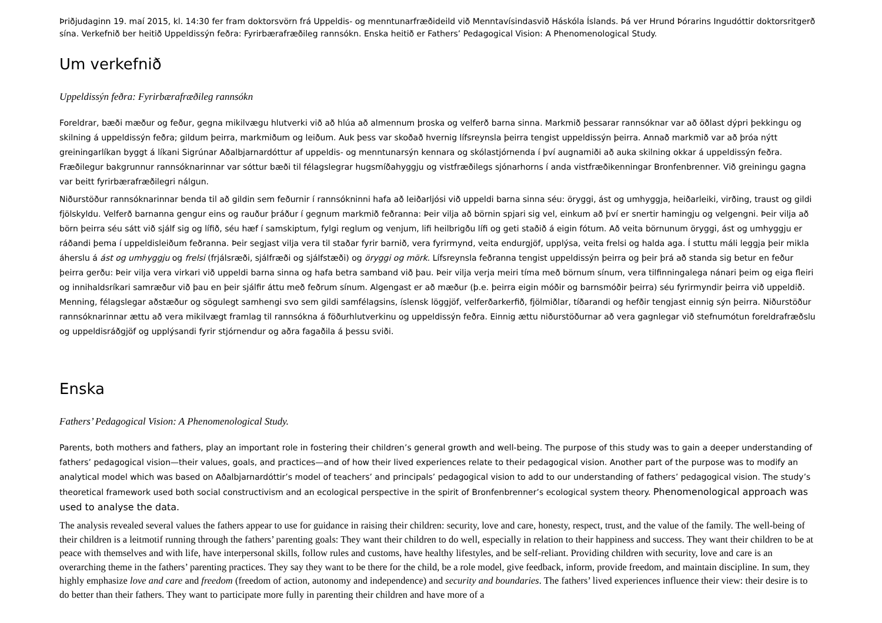Þriðjudaginn 19. maí 2015, kl. 14:30 fer fram doktorsvörn frá Uppeldis- og menntunarfræðideild við Menntavísindasvið Háskóla Íslands. Þá ver Hrund Þórarins Ingudóttir doktorsritgerð sína. Verkefnið ber heitið Uppeldissýn feðra: Fyrirbærafræðileg rannsókn. Enska heitið er Fathers’ Pedagogical Vision: A Phenomenological Study.
Um verkefnið
Uppeldissýn feðra: Fyrirbærafræðileg rannsókn
Foreldrar, bæði mæður og feður, gegna mikilvægu hlutverki við að hlúa að almennum þroska og velferð barna sinna. Markmið þessarar rannsóknar var að öðlast dýpri þekkingu og skilning á uppeldissýn feðra; gildum þeirra, markmiðum og leiðum. Auk þess var skoðað hvernig lífsreynsla þeirra tengist uppeldissýn þeirra. Annað markmið var að þróa nýtt greiningarlíkan byggt á líkani Sigrúnar Aðalbjarnardóttur af uppeldis- og menntunarsýn kennara og skólastjórnenda í því augnamiði að auka skilning okkar á uppeldissýn feðra. Fræðilegur bakgrunnur rannsóknarinnar var sóttur bæði til félagslegrar hugsmíðahyggju og vistfræðilegs sjónarhorns í anda vistfræðikenningar Bronfenbrenner. Við greiningu gagna var beitt fyrirbærafræðilegri nálgun.
Niðurstöður rannsóknarinnar benda til að gildin sem feðurnir í rannsókninni hafa að leiðarljósi við uppeldi barna sinna séu: öryggi, ást og umhyggja, heiðarleiki, virðing, traust og gildi fjölskyldu. Velferð barnanna gengur eins og rauður þráður í gegnum markmið feðranna: Þeir vilja að börnin spjari sig vel, einkum að því er snertir hamingju og velgengni. Þeir vilja að börn þeirra séu sátt við sjálf sig og lífið, séu hæf í samskiptum, fylgi reglum og venjum, lifi heilbrigðu lífi og geti staðið á eigin fótum. Að veita börnunum öryggi, ást og umhyggju er ráðandi þema í uppeldisleiðum feðranna. Þeir segjast vilja vera til staðar fyrir barnið, vera fyrirmynd, veita endurgjöf, upplýsa, veita frelsi og halda aga. Í stuttu máli leggja þeir mikla áherslu á ást og umhyggju og frelsi (frjálsræði, sjálfræði og sjálfstæði) og öryggi og mörk. Lífsreynsla feðranna tengist uppeldissýn þeirra og þeir þrá að standa sig betur en feður þeirra gerðu: Þeir vilja vera virkari við uppeldi barna sinna og hafa betra samband við þau. Þeir vilja verja meiri tíma með börnum sínum, vera tilfinningalega nánari þeim og eiga fleiri og innihaldsríkari samræður við þau en þeir sjálfir áttu með feðrum sínum. Algengast er að mæður (þ.e. þeirra eigin móðir og barnsmóðir þeirra) séu fyrirmyndir þeirra við uppeldið. Menning, félagslegar aðstæður og sögulegt samhengi svo sem gildi samfélagsins, íslensk löggjöf, velferðarkerfið, fjölmiðlar, tíðarandi og hefðir tengjast einnig sýn þeirra. Niðurstöður rannsóknarinnar ættu að vera mikilvægt framlag til rannsókna á föðurhlutverkinu og uppeldissýn feðra. Einnig ættu niðurstöðurnar að vera gagnlegar við stefnumótun foreldrafræðslu og uppeldisráðgjöf og upplýsandi fyrir stjórnendur og aðra fagaðila á þessu sviði.
Enska
Fathers’ Pedagogical Vision: A Phenomenological Study.
Parents, both mothers and fathers, play an important role in fostering their children’s general growth and well-being. The purpose of this study was to gain a deeper understanding of fathers’ pedagogical vision—their values, goals, and practices—and of how their lived experiences relate to their pedagogical vision. Another part of the purpose was to modify an analytical model which was based on Aðalbjarnardóttir’s model of teachers’ and principals’ pedagogical vision to add to our understanding of fathers’ pedagogical vision. The study’s theoretical framework used both social constructivism and an ecological perspective in the spirit of Bronfenbrenner’s ecological system theory. Phenomenological approach was used to analyse the data.
The analysis revealed several values the fathers appear to use for guidance in raising their children: security, love and care, honesty, respect, trust, and the value of the family. The well-being of their children is a leitmotif running through the fathers’ parenting goals: They want their children to do well, especially in relation to their happiness and success. They want their children to be at peace with themselves and with life, have interpersonal skills, follow rules and customs, have healthy lifestyles, and be self-reliant. Providing children with security, love and care is an overarching theme in the fathers’ parenting practices. They say they want to be there for the child, be a role model, give feedback, inform, provide freedom, and maintain discipline. In sum, they highly emphasize love and care and freedom (freedom of action, autonomy and independence) and security and boundaries. The fathers’ lived experiences influence their view: their desire is to do better than their fathers. They want to participate more fully in parenting their children and have more of a